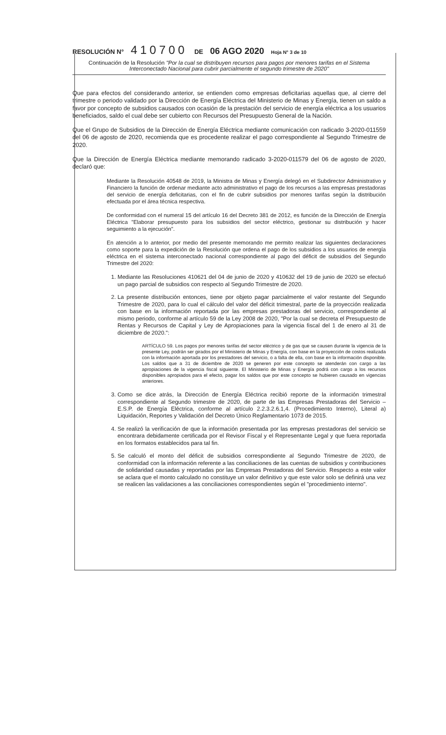RESOLUCIÓN N° 410700 DE 06 AGO 2020 Hoja N° 3 de 10
Continuación de la Resolución "Por la cual se distribuyen recursos para pagos por menores tarifas en el Sistema Interconectado Nacional para cubrir parcialmente el segundo trimestre de 2020"
Que para efectos del considerando anterior, se entienden como empresas deficitarias aquellas que, al cierre del trimestre o periodo validado por la Dirección de Energía Eléctrica del Ministerio de Minas y Energía, tienen un saldo a favor por concepto de subsidios causados con ocasión de la prestación del servicio de energía eléctrica a los usuarios beneficiados, saldo el cual debe ser cubierto con Recursos del Presupuesto General de la Nación.
Que el Grupo de Subsidios de la Dirección de Energía Eléctrica mediante comunicación con radicado 3-2020-011559 del 06 de agosto de 2020, recomienda que es procedente realizar el pago correspondiente al Segundo Trimestre de 2020.
Que la Dirección de Energía Eléctrica mediante memorando radicado 3-2020-011579 del 06 de agosto de 2020, declaró que:
Mediante la Resolución 40548 de 2019, la Ministra de Minas y Energía delegó en el Subdirector Administrativo y Financiero la función de ordenar mediante acto administrativo el pago de los recursos a las empresas prestadoras del servicio de energía deficitarias, con el fin de cubrir subsidios por menores tarifas según la distribución efectuada por el área técnica respectiva.
De conformidad con el numeral 15 del artículo 16 del Decreto 381 de 2012, es función de la Dirección de Energía Eléctrica "Elaborar presupuesto para los subsidios del sector eléctrico, gestionar su distribución y hacer seguimiento a la ejecución".
En atención a lo anterior, por medio del presente memorando me permito realizar las siguientes declaraciones como soporte para la expedición de la Resolución que ordena el pago de los subsidios a los usuarios de energía eléctrica en el sistema interconectado nacional correspondiente al pago del déficit de subsidios del Segundo Trimestre del 2020:
1. Mediante las Resoluciones 410621 del 04 de junio de 2020 y 410632 del 19 de junio de 2020 se efectuó un pago parcial de subsidios con respecto al Segundo Trimestre de 2020.
2. La presente distribución entonces, tiene por objeto pagar parcialmente el valor restante del Segundo Trimestre de 2020, para lo cual el cálculo del valor del déficit trimestral, parte de la proyección realizada con base en la información reportada por las empresas prestadoras del servicio, correspondiente al mismo periodo, conforme al artículo 59 de la Ley 2008 de 2020, "Por la cual se decreta el Presupuesto de Rentas y Recursos de Capital y Ley de Apropiaciones para la vigencia fiscal del 1 de enero al 31 de diciembre de 2020.":
ARTÍCULO 59. Los pagos por menores tarifas del sector eléctrico y de gas que se causen durante la vigencia de la presente Ley, podrán ser girados por el Ministerio de Minas y Energía, con base en la proyección de costos realizada con la información aportada por los prestadores del servicio, o a falta de ella, con base en la información disponible. Los saldos que a 31 de diciembre de 2020 se generen por este concepto se atenderán con cargo a las apropiaciones de la vigencia fiscal siguiente. El Ministerio de Minas y Energía podrá con cargo a los recursos disponibles apropiados para el efecto, pagar los saldos que por este concepto se hubieren causado en vigencias anteriores.
3. Como se dice atrás, la Dirección de Energía Eléctrica recibió reporte de la información trimestral correspondiente al Segundo trimestre de 2020, de parte de las Empresas Prestadoras del Servicio – E.S.P. de Energía Eléctrica, conforme al artículo 2.2.3.2.6.1,4. (Procedimiento Interno), Literal a) Liquidación, Reportes y Validación del Decreto Único Reglamentario 1073 de 2015.
4. Se realizó la verificación de que la información presentada por las empresas prestadoras del servicio se encontrara debidamente certificada por el Revisor Fiscal y el Representante Legal y que fuera reportada en los formatos establecidos para tal fin.
5. Se calculó el monto del déficit de subsidios correspondiente al Segundo Trimestre de 2020, de conformidad con la información referente a las conciliaciones de las cuentas de subsidios y contribuciones de solidaridad causadas y reportadas por las Empresas Prestadoras del Servicio. Respecto a este valor se aclara que el monto calculado no constituye un valor definitivo y que este valor solo se definirá una vez se realicen las validaciones a las conciliaciones correspondientes según el "procedimiento interno".